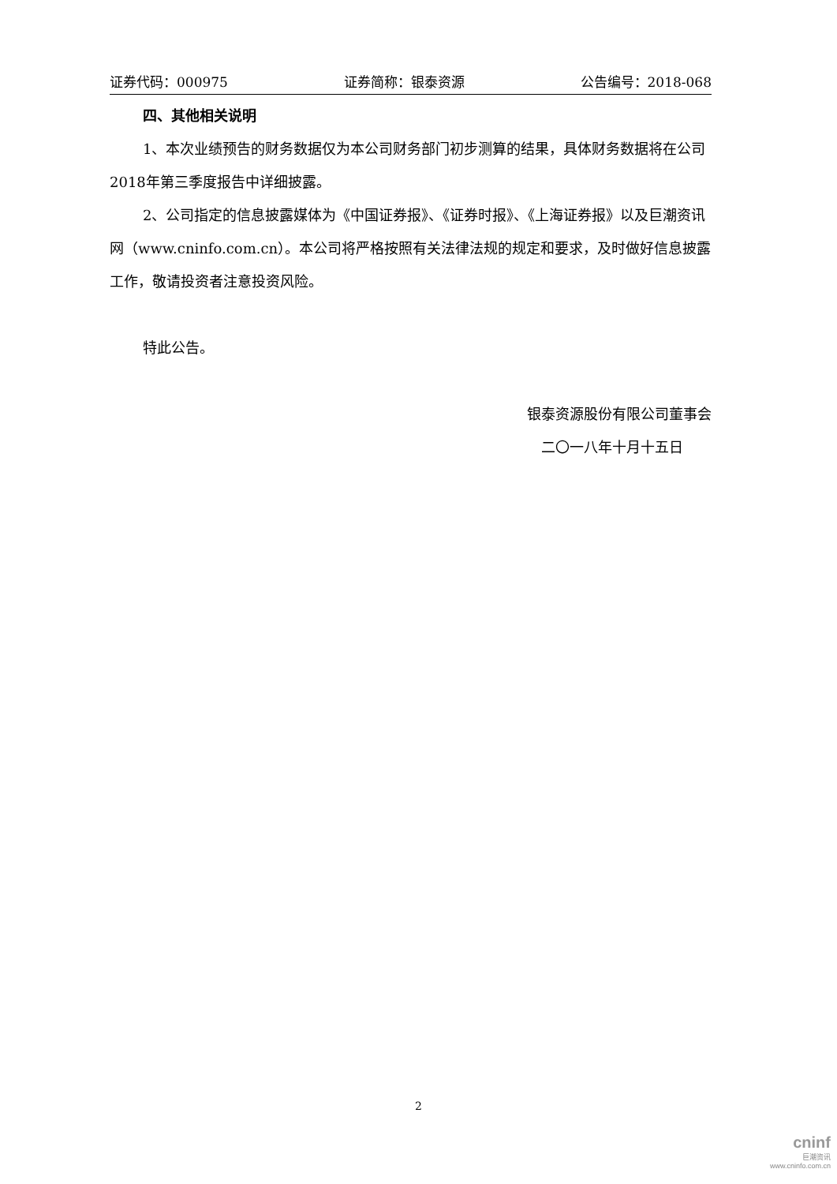证券代码：000975 证券简称：银泰资源 公告编号：2018-068
四、其他相关说明
1、本次业绩预告的财务数据仅为本公司财务部门初步测算的结果，具体财务数据将在公司2018年第三季度报告中详细披露。
2、公司指定的信息披露媒体为《中国证券报》、《证券时报》、《上海证券报》以及巨潮资讯网（www.cninfo.com.cn）。本公司将严格按照有关法律法规的规定和要求，及时做好信息披露工作，敬请投资者注意投资风险。
特此公告。
银泰资源股份有限公司董事会
二〇一八年十月十五日
2
cninf
巨潮资讯
www.cninfo.com.cn